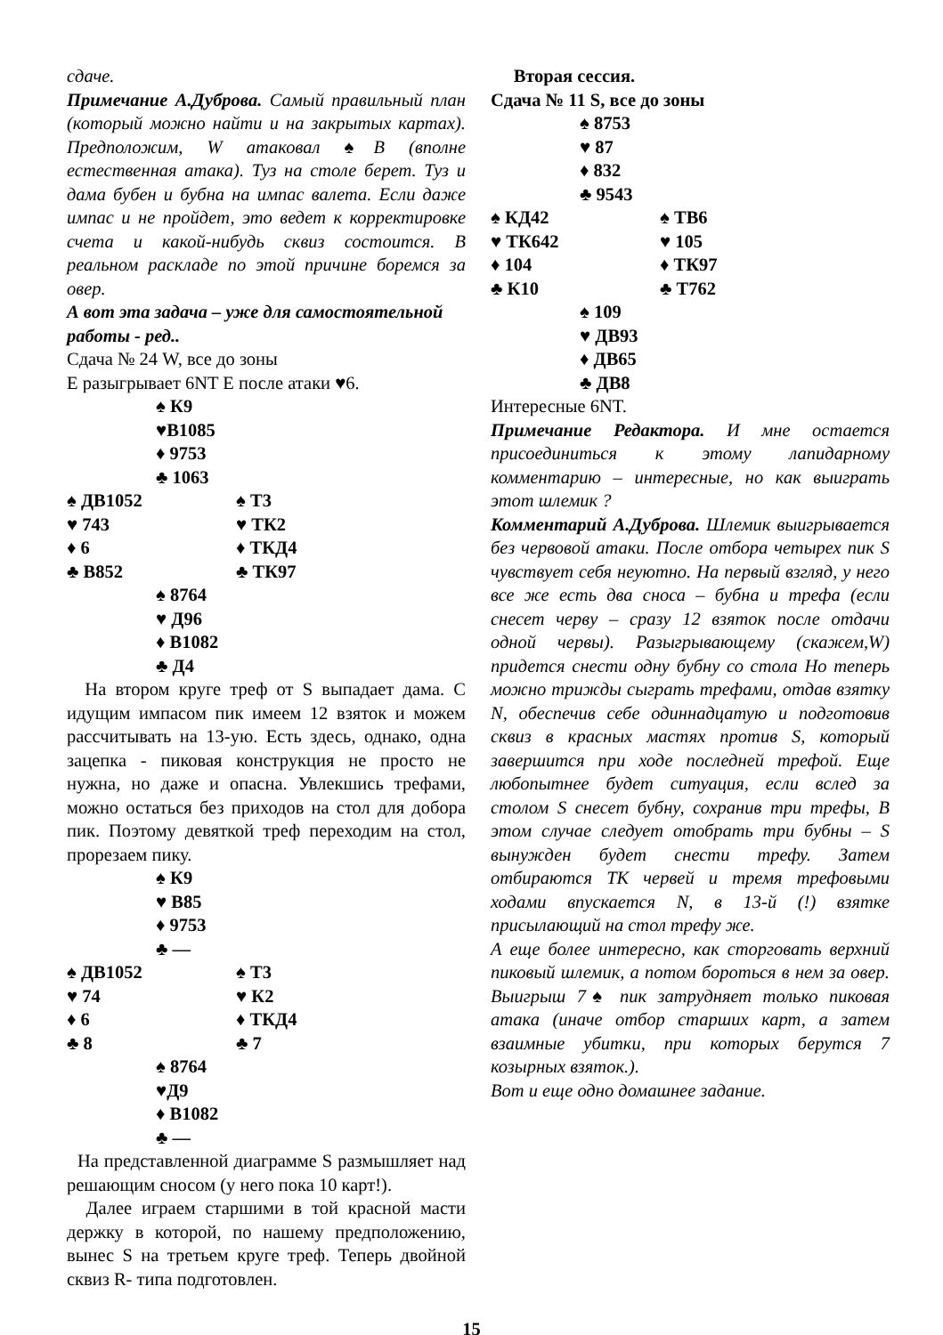сдаче.
Примечание А.Дуброва. Самый правильный план (который можно найти и на закрытых картах). Предположим, W атаковал ♠В (вполне естественная атака). Туз на столе берет. Туз и дама бубен и бубна на импас валета. Если даже импас и не пройдет, это ведет к корректировке счета и какой-нибудь сквиз состоится. В реальном раскладе по этой причине боремся за овер.
А вот эта задача – уже для самостоятельной работы - ред..
Сдача № 24 W, все до зоны
Е разыгрывает 6NT Е после атаки ♥6.
♠ К9
♥В1085
♦ 9753
♣ 1063
♠ ДВ1052 ♠ Т3
♥ 743 ♥ ТК2
♦ 6 ♦ ТКД4
♣ В852 ♣ ТК97
♠ 8764
♥ Д96
♦ В1082
♣ Д4
На втором круге треф от S выпадает дама. С идущим импасом пик имеем 12 взяток и можем рассчитывать на 13-ую. Есть здесь, однако, одна зацепка - пиковая конструкция не просто не нужна, но даже и опасна. Увлекшись трефами, можно остаться без приходов на стол для добора пик. Поэтому девяткой треф переходим на стол, прорезаем пику.
♠ К9
♥ В85
♦ 9753
♣ —
♠ ДВ1052 ♠ Т3
♥ 74 ♥ К2
♦ 6 ♦ ТКД4
♣ 8 ♣ 7
♠ 8764
♥Д9
♦ В1082
♣ —
На представленной диаграмме S размышляет над решающим сносом (у него пока 10 карт!).
Далее играем старшими в той красной масти держку в которой, по нашему предположению, вынес S на третьем круге треф. Теперь двойной сквиз R- типа подготовлен.
Вторая сессия.
Сдача № 11 S, все до зоны
♠ 8753
♥ 87
♦ 832
♣ 9543
♠ КД42 ♠ ТВ6
♥ ТК642 ♥ 105
♦ 104 ♦ ТК97
♣ К10 ♣ Т762
♠ 109
♥ ДВ93
♦ ДВ65
♣ ДВ8
Интересные 6NT.
Примечание Редактора. И мне остается присоединиться к этому лапидарному комментарию – интересные, но как выиграть этот шлемик ?
Комментарий А.Дуброва. Шлемик выигрывается без червовой атаки. После отбора четырех пик S чувствует себя неуютно. На первый взгляд, у него все же есть два сноса – бубна и трефа (если снесет черву – сразу 12 взяток после отдачи одной червы). Разыгрывающему (скажем,W) придется снести одну бубну со стола Но теперь можно трижды сыграть трефами, отдав взятку N, обеспечив себе одиннадцатую и подготовив сквиз в красных мастях против S, который завершится при ходе последней трефой. Еще любопытнее будет ситуация, если вслед за столом S снесет бубну, сохранив три трефы, В этом случае следует отобрать три бубны – S вынужден будет снести трефу. Затем отбираются ТК червей и тремя трефовыми ходами впускается N, в 13-й (!) взятке присылающий на стол трефу же.
А еще более интересно, как сторговать верхний пиковый шлемик, а потом бороться в нем за овер. Выигрыш 7♠ пик затрудняет только пиковая атака (иначе отбор старших карт, а затем взаимные убитки, при которых берутся 7 козырных взяток.).
Вот и еще одно домашнее задание.
15